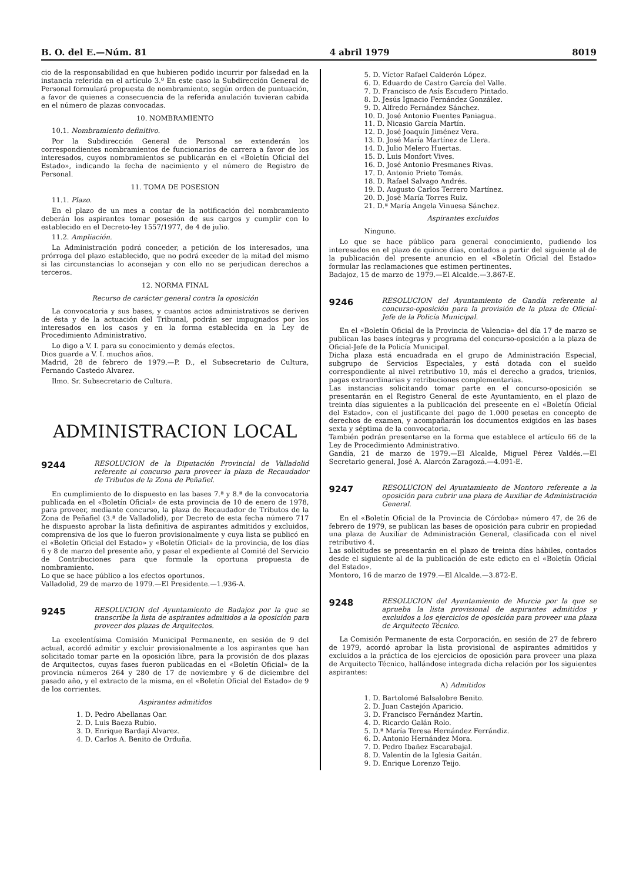B. O. del E.—Núm. 81 4 abril 1979 8019
cio de la responsabilidad en que hubieren podido incurrir por falsedad en la instancia referida en el artículo 3.º En este caso la Subdirección General de Personal formulará propuesta de nombramiento, según orden de puntuación, a favor de quienes a consecuencia de la referida anulación tuvieran cabida en el número de plazas convocadas.
10. NOMBRAMIENTO
10.1. Nombramiento definitivo.
Por la Subdirección General de Personal se extenderán los correspondientes nombramientos de funcionarios de carrera a favor de los interesados, cuyos nombramientos se publicarán en el «Boletín Oficial del Estado», indicando la fecha de nacimiento y el número de Registro de Personal.
11. TOMA DE POSESION
11.1. Plazo.
En el plazo de un mes a contar de la notificación del nombramiento deberán los aspirantes tomar posesión de sus cargos y cumplir con lo establecido en el Decreto-ley 1557/1977, de 4 de julio.
11.2. Ampliación.
La Administración podrá conceder, a petición de los interesados, una prórroga del plazo establecido, que no podrá exceder de la mitad del mismo si las circunstancias lo aconsejan y con ello no se perjudican derechos a terceros.
12. NORMA FINAL
Recurso de carácter general contra la oposición
La convocatoria y sus bases, y cuantos actos administrativos se deriven de ésta y de la actuación del Tribunal, podrán ser impugnados por los interesados en los casos y en la forma establecida en la Ley de Procedimiento Administrativo.
Lo digo a V. I. para su conocimiento y demás efectos.
Dios guarde a V. I. muchos años.
Madrid, 28 de febrero de 1979.—P. D., el Subsecretario de Cultura, Fernando Castedo Alvarez.
Ilmo. Sr. Subsecretario de Cultura.
ADMINISTRACION LOCAL
9244
RESOLUCION de la Diputación Provincial de Valladolid referente al concurso para proveer la plaza de Recaudador de Tributos de la Zona de Peñafiel.
En cumplimiento de lo dispuesto en las bases 7.ª y 8.ª de la convocatoria publicada en el «Boletín Oficial» de esta provincia de 10 de enero de 1978, para proveer, mediante concurso, la plaza de Recaudador de Tributos de la Zona de Peñafiel (3.ª de Valladolid), por Decreto de esta fecha número 717 he dispuesto aprobar la lista definitiva de aspirantes admitidos y excluidos, comprensiva de los que lo fueron provisionalmente y cuya lista se publicó en el «Boletín Oficial del Estado» y «Boletín Oficial» de la provincia, de los días 6 y 8 de marzo del presente año, y pasar el expediente al Comité del Servicio de Contribuciones para que formule la oportuna propuesta de nombramiento.
Lo que se hace público a los efectos oportunos.
Valladolid, 29 de marzo de 1979.—El Presidente.—1.936-A.
9245
RESOLUCION del Ayuntamiento de Badajoz por la que se transcribe la lista de aspirantes admitidos a la oposición para proveer dos plazas de Arquitectos.
La excelentísima Comisión Municipal Permanente, en sesión de 9 del actual, acordó admitir y excluir provisionalmente a los aspirantes que han solicitado tomar parte en la oposición libre, para la provisión de dos plazas de Arquitectos, cuyas fases fueron publicadas en el «Boletín Oficial» de la provincia números 264 y 280 de 17 de noviembre y 6 de diciembre del pasado año, y el extracto de la misma, en el «Boletín Oficial del Estado» de 9 de los corrientes.
Aspirantes admitidos
1. D. Pedro Abellanas Oar.
2. D. Luis Baeza Rubio.
3. D. Enrique Bardají Alvarez.
4. D. Carlos A. Benito de Orduña.
5. D. Víctor Rafael Calderón López.
6. D. Eduardo de Castro García del Valle.
7. D. Francisco de Asís Escudero Pintado.
8. D. Jesús Ignacio Fernández González.
9. D. Alfredo Fernández Sánchez.
10. D. José Antonio Fuentes Paniagua.
11. D. Nicasio García Martín.
12. D. José Joaquín Jiménez Vera.
13. D. José María Martínez de Llera.
14. D. Julio Melero Huertas.
15. D. Luis Monfort Vives.
16. D. José Antonio Presmanes Rivas.
17. D. Antonio Prieto Tomás.
18. D. Rafael Salvago Andrés.
19. D. Augusto Carlos Terrero Martínez.
20. D. José María Torres Ruiz.
21. D.ª María Angela Vinuesa Sánchez.
Aspirantes excluidos
Ninguno.
Lo que se hace público para general conocimiento, pudiendo los interesados en el plazo de quince días, contados a partir del siguiente al de la publicación del presente anuncio en el «Boletín Oficial del Estado» formular las reclamaciones que estimen pertinentes.
Badajoz, 15 de marzo de 1979.—El Alcalde.—3.867-E.
9246
RESOLUCION del Ayuntamiento de Gandía referente al concurso-oposición para la provisión de la plaza de Oficial-Jefe de la Policía Municipal.
En el «Boletín Oficial de la Provincia de Valencia» del día 17 de marzo se publican las bases íntegras y programa del concurso-oposición a la plaza de Oficial-Jefe de la Policía Municipal.
Dicha plaza está encuadrada en el grupo de Administración Especial, subgrupo de Servicios Especiales, y está dotada con el sueldo correspondiente al nivel retributivo 10, más el derecho a grados, trienios, pagas extraordinarias y retribuciones complementarias.
Las instancias solicitando tomar parte en el concurso-oposición se presentarán en el Registro General de este Ayuntamiento, en el plazo de treinta días siguientes a la publicación del preseente en el «Boletín Oficial del Estado», con el justificante del pago de 1.000 pesetas en concepto de derechos de examen, y acompañarán los documentos exigidos en las bases sexta y séptima de la convocatoria.
También podrán presentarse en la forma que establece el artículo 66 de la Ley de Procedimiento Administrativo.
Gandía, 21 de marzo de 1979.—El Alcalde, Miguel Pérez Valdés.—El Secretario general, José A. Alarcón Zaragozá.—4.091-E.
9247
RESOLUCION del Ayuntamiento de Montoro referente a la oposición para cubrir una plaza de Auxiliar de Administración General.
En el «Boletín Oficial de la Provincia de Córdoba» número 47, de 26 de febrero de 1979, se publican las bases de oposición para cubrir en propiedad una plaza de Auxiliar de Administración General, clasificada con el nivel retributivo 4.
Las solicitudes se presentarán en el plazo de treinta días hábiles, contados desde el siguiente al de la publicación de este edicto en el «Boletín Oficial del Estado».
Montoro, 16 de marzo de 1979.—El Alcalde.—3.872-E.
9248
RESOLUCION del Ayuntamiento de Murcia por la que se aprueba la lista provisional de aspirantes admitidos y excluidos a los ejercicios de oposición para proveer una plaza de Arquitecto Técnico.
La Comisión Permanente de esta Corporación, en sesión de 27 de febrero de 1979, acordó aprobar la lista provisional de aspirantes admitidos y excluidos a la práctica de los ejercicios de oposición para proveer una plaza de Arquitecto Técnico, hallándose integrada dicha relación por los siguientes aspirantes:
A) Admitidos
1. D. Bartolomé Balsalobre Benito.
2. D. Juan Castejón Aparicio.
3. D. Francisco Fernández Martín.
4. D. Ricardo Galán Rolo.
5. D.ª María Teresa Hernández Ferrándiz.
6. D. Antonio Hernández Mora.
7. D. Pedro Ibañez Escarabajal.
8. D. Valentín de la Iglesia Gaitán.
9. D. Enrique Lorenzo Teijo.